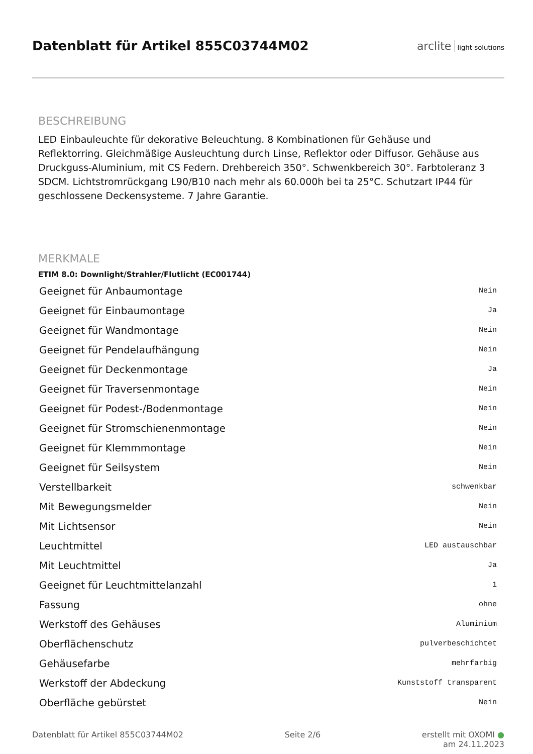Datenblatt für Artikel 855C03744M02
arclite light solutions
BESCHREIBUNG
LED Einbauleuchte für dekorative Beleuchtung. 8 Kombinationen für Gehäuse und Reflektorring. Gleichmäßige Ausleuchtung durch Linse, Reflektor oder Diffusor. Gehäuse aus Druckguss-Aluminium, mit CS Federn. Drehbereich 350°. Schwenkbereich 30°. Farbtoleranz 3 SDCM. Lichtstromrückgang L90/B10 nach mehr als 60.000h bei ta 25°C. Schutzart IP44 für geschlossene Deckensysteme. 7 Jahre Garantie.
MERKMALE
ETIM 8.0: Downlight/Strahler/Flutlicht (EC001744)
| Geeignet für Anbaumontage | Nein |
| Geeignet für Einbaumontage | Ja |
| Geeignet für Wandmontage | Nein |
| Geeignet für Pendelaufhängung | Nein |
| Geeignet für Deckenmontage | Ja |
| Geeignet für Traversenmontage | Nein |
| Geeignet für Podest-/Bodenmontage | Nein |
| Geeignet für Stromschienenmontage | Nein |
| Geeignet für Klemmmontage | Nein |
| Geeignet für Seilsystem | Nein |
| Verstellbarkeit | schwenkbar |
| Mit Bewegungsmelder | Nein |
| Mit Lichtsensor | Nein |
| Leuchtmittel | LED austauschbar |
| Mit Leuchtmittel | Ja |
| Geeignet für Leuchtmittelanzahl | 1 |
| Fassung | ohne |
| Werkstoff des Gehäuses | Aluminium |
| Oberflächenschutz | pulverbeschichtet |
| Gehäusefarbe | mehrfarbig |
| Werkstoff der Abdeckung | Kunststoff transparent |
| Oberfläche gebürstet | Nein |
Datenblatt für Artikel 855C03744M02 Seite 2/6 erstellt mit OXOMI ●
am 24.11.2023